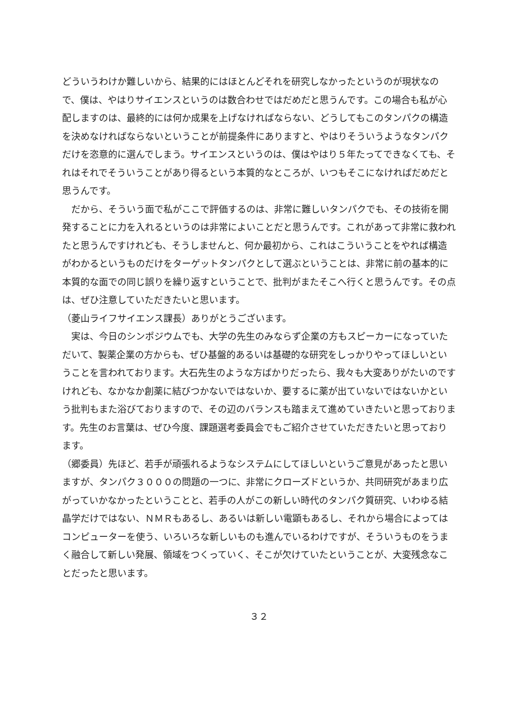どういうわけか難しいから、結果的にはほとんどそれを研究しなかったというのが現状なので、僕は、やはりサイエンスというのは数合わせではだめだと思うんです。この場合も私が心配しますのは、最終的には何か成果を上げなければならない、どうしてもこのタンパクの構造を決めなければならないということが前提条件にありますと、やはりそういうようなタンパクだけを恣意的に選んでしまう。サイエンスというのは、僕はやはり５年たってできなくても、それはそれでそういうことがあり得るという本質的なところが、いつもそこになければだめだと思うんです。
　だから、そういう面で私がここで評価するのは、非常に難しいタンパクでも、その技術を開発することに力を入れるというのは非常によいことだと思うんです。これがあって非常に救われたと思うんですけれども、そうしませんと、何か最初から、これはこういうことをやれば構造がわかるというものだけをターゲットタンパクとして選ぶということは、非常に前の基本的に本質的な面での同じ誤りを繰り返すということで、批判がまたそこへ行くと思うんです。その点は、ぜひ注意していただきたいと思います。
（菱山ライフサイエンス課長）ありがとうございます。
　実は、今日のシンポジウムでも、大学の先生のみならず企業の方もスピーカーになっていただいて、製薬企業の方からも、ぜひ基盤的あるいは基礎的な研究をしっかりやってほしいということを言われております。大石先生のような方ばかりだったら、我々も大変ありがたいのですけれども、なかなか創薬に結びつかないではないか、要するに薬が出ていないではないかという批判もまた浴びておりますので、その辺のバランスも踏まえて進めていきたいと思っております。先生のお言葉は、ぜひ今度、課題選考委員会でもご紹介させていただきたいと思っております。
（郷委員）先ほど、若手が頑張れるようなシステムにしてほしいというご意見があったと思いますが、タンパク３０００の問題の一つに、非常にクローズドというか、共同研究があまり広がっていかなかったということと、若手の人がこの新しい時代のタンパク質研究、いわゆる結晶学だけではない、ＮＭＲもあるし、あるいは新しい電顕もあるし、それから場合によってはコンピューターを使う、いろいろな新しいものも進んでいるわけですが、そういうものをうまく融合して新しい発展、領域をつくっていく、そこが欠けていたということが、大変残念なことだったと思います。
３２